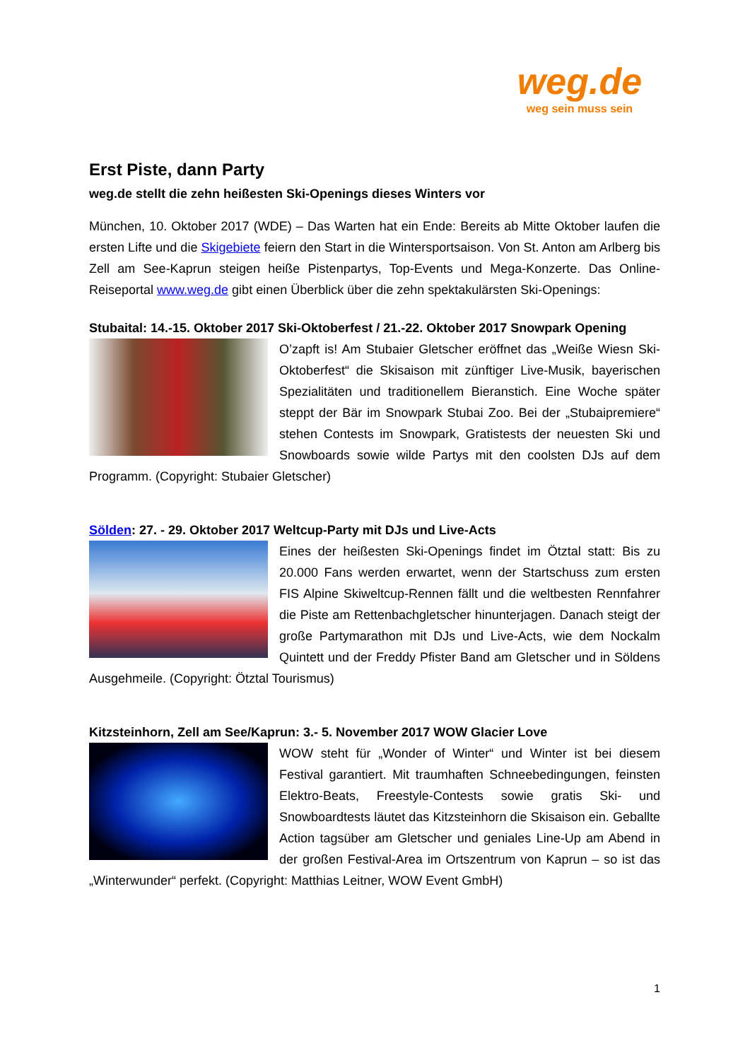weg.de
weg sein muss sein
Erst Piste, dann Party
weg.de stellt die zehn heißesten Ski-Openings dieses Winters vor
München, 10. Oktober 2017 (WDE) – Das Warten hat ein Ende: Bereits ab Mitte Oktober laufen die ersten Lifte und die Skigebiete feiern den Start in die Wintersportsaison. Von St. Anton am Arlberg bis Zell am See-Kaprun steigen heiße Pistenpartys, Top-Events und Mega-Konzerte. Das Online-Reiseportal www.weg.de gibt einen Überblick über die zehn spektakulärsten Ski-Openings:
Stubaital: 14.-15. Oktober 2017 Ski-Oktoberfest / 21.-22. Oktober 2017 Snowpark Opening
O’zapft is! Am Stubaier Gletscher eröffnet das „Weiße Wiesn Ski-Oktoberfest“ die Skisaison mit zünftiger Live-Musik, bayerischen Spezialitäten und traditionellem Bieranstich. Eine Woche später steppt der Bär im Snowpark Stubai Zoo. Bei der „Stubaipremiere“ stehen Contests im Snowpark, Gratistests der neuesten Ski und Snowboards sowie wilde Partys mit den coolsten DJs auf dem Programm. (Copyright: Stubaier Gletscher)
Sölden: 27. - 29. Oktober 2017 Weltcup-Party mit DJs und Live-Acts
Eines der heißesten Ski-Openings findet im Ötztal statt: Bis zu 20.000 Fans werden erwartet, wenn der Startschuss zum ersten FIS Alpine Skiweltcup-Rennen fällt und die weltbesten Rennfahrer die Piste am Rettenbachgletscher hinunterjagen. Danach steigt der große Partymarathon mit DJs und Live-Acts, wie dem Nockalm Quintett und der Freddy Pfister Band am Gletscher und in Söldens Ausgehmeile. (Copyright: Ötztal Tourismus)
Kitzsteinhorn, Zell am See/Kaprun: 3.- 5. November 2017 WOW Glacier Love
WOW steht für „Wonder of Winter“ und Winter ist bei diesem Festival garantiert. Mit traumhaften Schneebedingungen, feinsten Elektro-Beats, Freestyle-Contests sowie gratis Ski- und Snowboardtests läutet das Kitzsteinhorn die Skisaison ein. Geballte Action tagsüber am Gletscher und geniales Line-Up am Abend in der großen Festival-Area im Ortszentrum von Kaprun – so ist das „Winterwunder“ perfekt. (Copyright: Matthias Leitner, WOW Event GmbH)
1